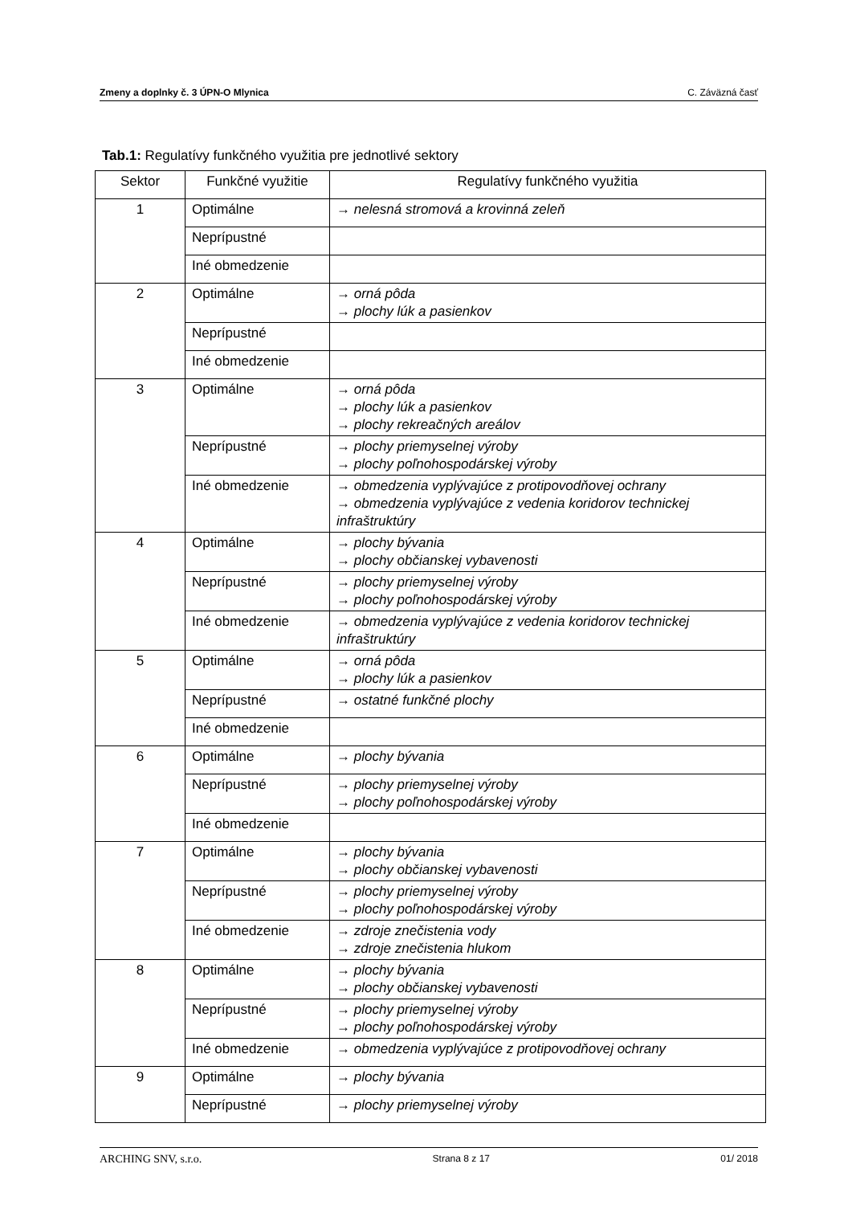Zmeny a doplnky č. 3 ÚPN-O Mlynica C. Záväzná časť
Tab.1: Regulatívy funkčného využitia pre jednotlivé sektory
| Sektor | Funkčné využitie | Regulatívy funkčného využitia |
| --- | --- | --- |
| 1 | Optimálne | → nelesná stromová a krovinná zeleň |
| | Neprípustné | |
| | Iné obmedzenie | |
| 2 | Optimálne | → orná pôda → plochy lúk a pasienkov |
| | Neprípustné | |
| | Iné obmedzenie | |
| 3 | Optimálne | → orná pôda → plochy lúk a pasienkov → plochy rekreačných areálov |
| | Neprípustné | → plochy priemyselnej výroby → plochy poľnohospodárskej výroby |
| | Iné obmedzenie | → obmedzenia vyplývajúce z protipovodňovej ochrany → obmedzenia vyplývajúce z vedenia koridorov technickej infraštruktúry |
| 4 | Optimálne | → plochy bývania → plochy občianskej vybavenosti |
| | Neprípustné | → plochy priemyselnej výroby → plochy poľnohospodárskej výroby |
| | Iné obmedzenie | → obmedzenia vyplývajúce z vedenia koridorov technickej infraštruktúry |
| 5 | Optimálne | → orná pôda → plochy lúk a pasienkov |
| | Neprípustné | → ostatné funkčné plochy |
| | Iné obmedzenie | |
| 6 | Optimálne | → plochy bývania |
| | Neprípustné | → plochy priemyselnej výroby → plochy poľnohospodárskej výroby |
| | Iné obmedzenie | |
| 7 | Optimálne | → plochy bývania → plochy občianskej vybavenosti |
| | Neprípustné | → plochy priemyselnej výroby → plochy poľnohospodárskej výroby |
| | Iné obmedzenie | → zdroje znečistenia vody → zdroje znečistenia hlukom |
| 8 | Optimálne | → plochy bývania → plochy občianskej vybavenosti |
| | Neprípustné | → plochy priemyselnej výroby → plochy poľnohospodárskej výroby |
| | Iné obmedzenie | → obmedzenia vyplývajúce z protipovodňovej ochrany |
| 9 | Optimálne | → plochy bývania |
| | Neprípustné | → plochy priemyselnej výroby |
ARCHING SNV, s.r.o. Strana 8 z 17 01/ 2018